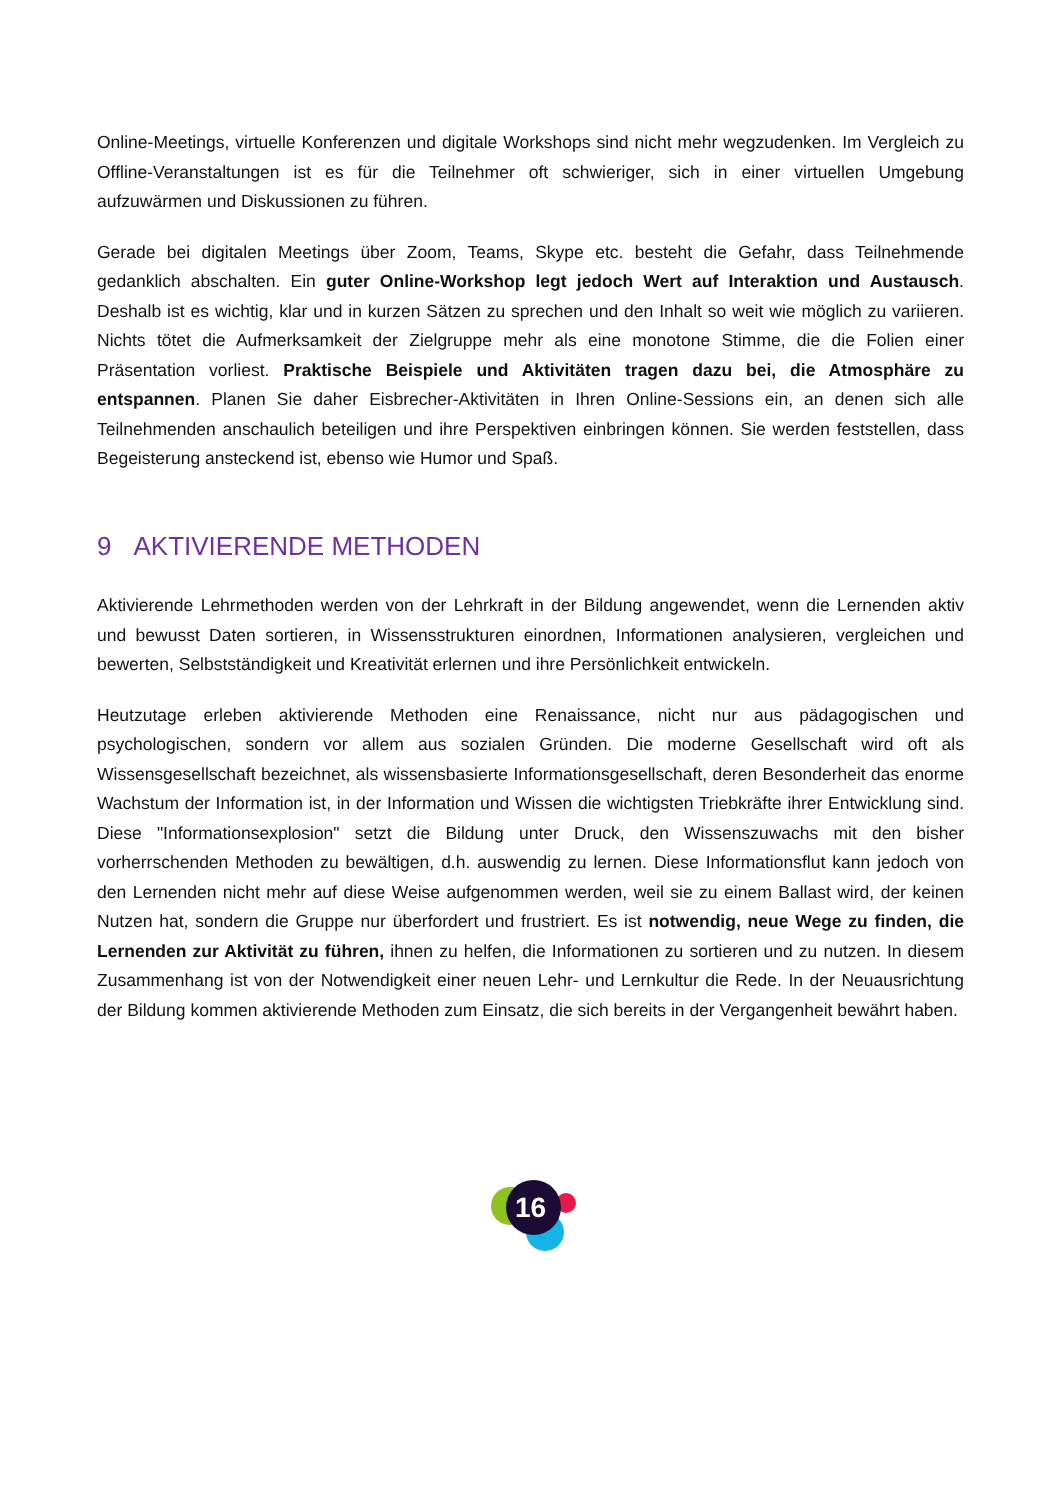Online-Meetings, virtuelle Konferenzen und digitale Workshops sind nicht mehr wegzudenken. Im Vergleich zu Offline-Veranstaltungen ist es für die Teilnehmer oft schwieriger, sich in einer virtuellen Umgebung aufzuwärmen und Diskussionen zu führen.
Gerade bei digitalen Meetings über Zoom, Teams, Skype etc. besteht die Gefahr, dass Teilnehmende gedanklich abschalten. Ein guter Online-Workshop legt jedoch Wert auf Interaktion und Austausch. Deshalb ist es wichtig, klar und in kurzen Sätzen zu sprechen und den Inhalt so weit wie möglich zu variieren. Nichts tötet die Aufmerksamkeit der Zielgruppe mehr als eine monotone Stimme, die die Folien einer Präsentation vorliest. Praktische Beispiele und Aktivitäten tragen dazu bei, die Atmosphäre zu entspannen. Planen Sie daher Eisbrecher-Aktivitäten in Ihren Online-Sessions ein, an denen sich alle Teilnehmenden anschaulich beteiligen und ihre Perspektiven einbringen können. Sie werden feststellen, dass Begeisterung ansteckend ist, ebenso wie Humor und Spaß.
9 AKTIVIERENDE METHODEN
Aktivierende Lehrmethoden werden von der Lehrkraft in der Bildung angewendet, wenn die Lernenden aktiv und bewusst Daten sortieren, in Wissensstrukturen einordnen, Informationen analysieren, vergleichen und bewerten, Selbstständigkeit und Kreativität erlernen und ihre Persönlichkeit entwickeln.
Heutzutage erleben aktivierende Methoden eine Renaissance, nicht nur aus pädagogischen und psychologischen, sondern vor allem aus sozialen Gründen. Die moderne Gesellschaft wird oft als Wissensgesellschaft bezeichnet, als wissensbasierte Informationsgesellschaft, deren Besonderheit das enorme Wachstum der Information ist, in der Information und Wissen die wichtigsten Triebkräfte ihrer Entwicklung sind. Diese "Informationsexplosion" setzt die Bildung unter Druck, den Wissenszuwachs mit den bisher vorherrschenden Methoden zu bewältigen, d.h. auswendig zu lernen. Diese Informationsflut kann jedoch von den Lernenden nicht mehr auf diese Weise aufgenommen werden, weil sie zu einem Ballast wird, der keinen Nutzen hat, sondern die Gruppe nur überfordert und frustriert. Es ist notwendig, neue Wege zu finden, die Lernenden zur Aktivität zu führen, ihnen zu helfen, die Informationen zu sortieren und zu nutzen. In diesem Zusammenhang ist von der Notwendigkeit einer neuen Lehr- und Lernkultur die Rede. In der Neuausrichtung der Bildung kommen aktivierende Methoden zum Einsatz, die sich bereits in der Vergangenheit bewährt haben.
16